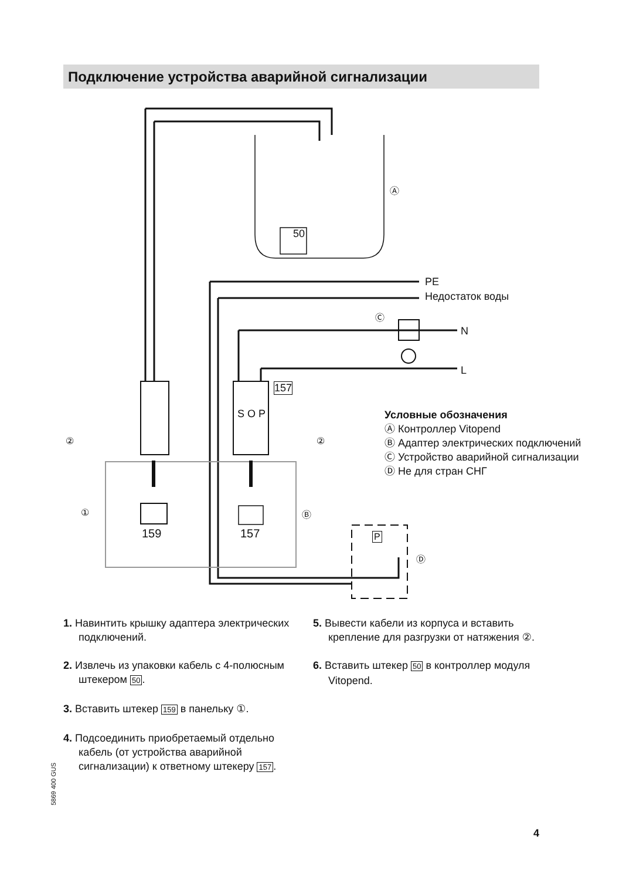Подключение устройства аварийной сигнализации
Условные обозначения
Ⓐ Контроллер Vitopend
Ⓑ Адаптер электрических подключений
Ⓒ Устройство аварийной сигнализации
Ⓓ Не для стран СНГ
PE
Недостаток воды
N
L
50
157
159 157
S O P
Ⓐ
Ⓒ
② ②
① Ⓑ
Ⓓ
P
1. Навинтить крышку адаптера электрических подключений.
2. Извлечь из упаковки кабель с 4-полюсным штекером 50.
3. Вставить штекер 159 в панельку ①.
4. Подсоединить приобретаемый отдельно кабель (от устройства аварийной сигнализации) к ответному штекеру 157.
5. Вывести кабели из корпуса и вставить крепление для разгрузки от натяжения ②.
6. Вставить штекер 50 в контроллер модуля Vitopend.
5869 400 GUS
4